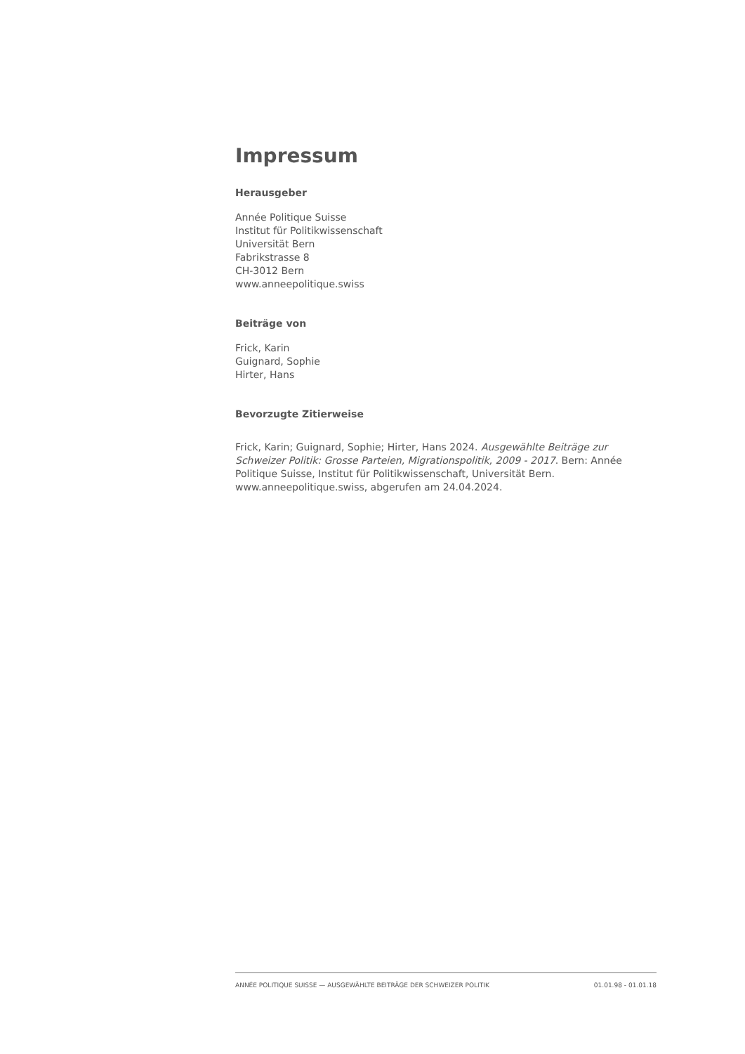Impressum
Herausgeber
Année Politique Suisse
Institut für Politikwissenschaft
Universität Bern
Fabrikstrasse 8
CH-3012 Bern
www.anneepolitique.swiss
Beiträge von
Frick, Karin
Guignard, Sophie
Hirter, Hans
Bevorzugte Zitierweise
Frick, Karin; Guignard, Sophie; Hirter, Hans 2024. Ausgewählte Beiträge zur Schweizer Politik: Grosse Parteien, Migrationspolitik, 2009 - 2017. Bern: Année Politique Suisse, Institut für Politikwissenschaft, Universität Bern. www.anneepolitique.swiss, abgerufen am 24.04.2024.
ANNÉE POLITIQUE SUISSE — AUSGEWÄHLTE BEITRÄGE DER SCHWEIZER POLITIK 01.01.98 - 01.01.18